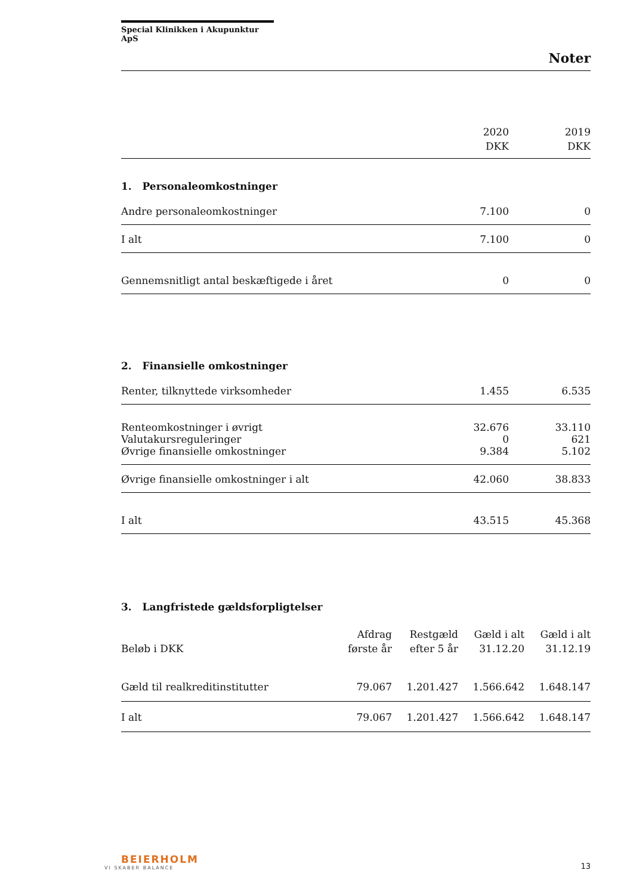Special Klinikken i Akupunktur ApS
Noter
| | 2020 DKK | 2019 DKK |
| 1. Personaleomkostninger | | |
| Andre personaleomkostninger | 7.100 | 0 |
| I alt | 7.100 | 0 |
| Gennemsnitligt antal beskæftigede i året | 0 | 0 |
| 2. Finansielle omkostninger | | |
| Renter, tilknyttede virksomheder | 1.455 | 6.535 |
| Renteomkostninger i øvrigt | 32.676 | 33.110 |
| Valutakursreguleringer | 0 | 621 |
| Øvrige finansielle omkostninger | 9.384 | 5.102 |
| Øvrige finansielle omkostninger i alt | 42.060 | 38.833 |
| I alt | 43.515 | 45.368 |
| 3. Langfristede gældsforpligtelser | | | | |
| Beløb i DKK | Afdrag første år | Restgæld efter 5 år | Gæld i alt 31.12.20 | Gæld i alt 31.12.19 |
| Gæld til realkreditinstitutter | 79.067 | 1.201.427 | 1.566.642 | 1.648.147 |
| I alt | 79.067 | 1.201.427 | 1.566.642 | 1.648.147 |
BEIERHOLM
VI SKABER BALANCE
13